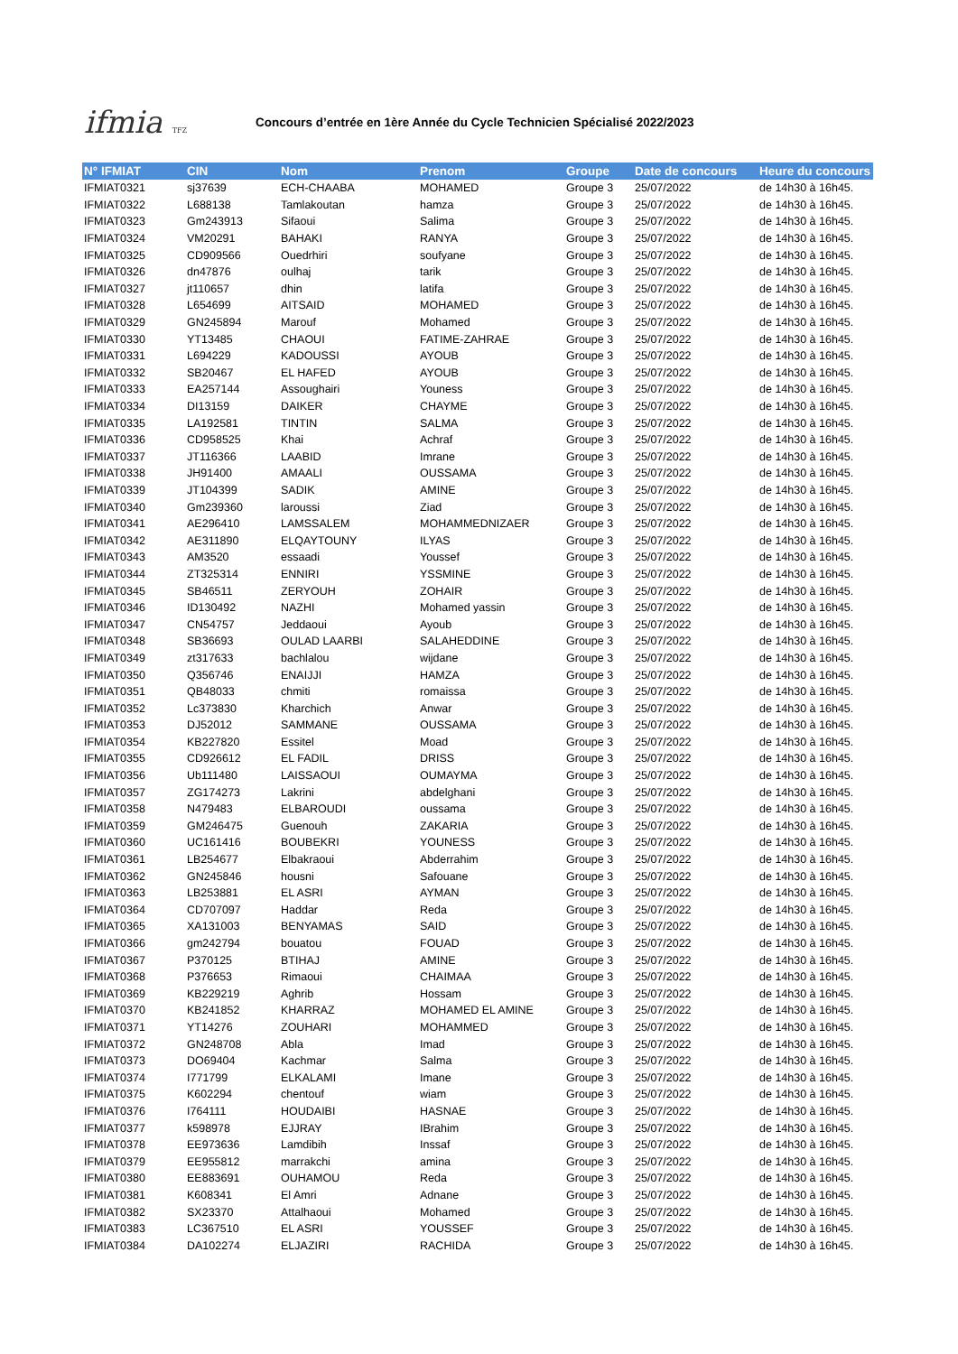ifmia TFZ
Concours d’entrée en 1ère Année du Cycle Technicien Spécialisé 2022/2023
| N° IFMIAT | CIN | Nom | Prenom | Groupe | Date de concours | Heure du concours |
| --- | --- | --- | --- | --- | --- | --- |
| IFMIAT0321 | sj37639 | ECH-CHAABA | MOHAMED | Groupe 3 | 25/07/2022 | de 14h30 à 16h45. |
| IFMIAT0322 | L688138 | Tamlakoutan | hamza | Groupe 3 | 25/07/2022 | de 14h30 à 16h45. |
| IFMIAT0323 | Gm243913 | Sifaoui | Salima | Groupe 3 | 25/07/2022 | de 14h30 à 16h45. |
| IFMIAT0324 | VM20291 | BAHAKI | RANYA | Groupe 3 | 25/07/2022 | de 14h30 à 16h45. |
| IFMIAT0325 | CD909566 | Ouedrhiri | soufyane | Groupe 3 | 25/07/2022 | de 14h30 à 16h45. |
| IFMIAT0326 | dn47876 | oulhaj | tarik | Groupe 3 | 25/07/2022 | de 14h30 à 16h45. |
| IFMIAT0327 | jt110657 | dhin | latifa | Groupe 3 | 25/07/2022 | de 14h30 à 16h45. |
| IFMIAT0328 | L654699 | AITSAID | MOHAMED | Groupe 3 | 25/07/2022 | de 14h30 à 16h45. |
| IFMIAT0329 | GN245894 | Marouf | Mohamed | Groupe 3 | 25/07/2022 | de 14h30 à 16h45. |
| IFMIAT0330 | YT13485 | CHAOUI | FATIME-ZAHRAE | Groupe 3 | 25/07/2022 | de 14h30 à 16h45. |
| IFMIAT0331 | L694229 | KADOUSSI | AYOUB | Groupe 3 | 25/07/2022 | de 14h30 à 16h45. |
| IFMIAT0332 | SB20467 | EL HAFED | AYOUB | Groupe 3 | 25/07/2022 | de 14h30 à 16h45. |
| IFMIAT0333 | EA257144 | Assoughairi | Youness | Groupe 3 | 25/07/2022 | de 14h30 à 16h45. |
| IFMIAT0334 | DI13159 | DAIKER | CHAYME | Groupe 3 | 25/07/2022 | de 14h30 à 16h45. |
| IFMIAT0335 | LA192581 | TINTIN | SALMA | Groupe 3 | 25/07/2022 | de 14h30 à 16h45. |
| IFMIAT0336 | CD958525 | Khai | Achraf | Groupe 3 | 25/07/2022 | de 14h30 à 16h45. |
| IFMIAT0337 | JT116366 | LAABID | Imrane | Groupe 3 | 25/07/2022 | de 14h30 à 16h45. |
| IFMIAT0338 | JH91400 | AMAALI | OUSSAMA | Groupe 3 | 25/07/2022 | de 14h30 à 16h45. |
| IFMIAT0339 | JT104399 | SADIK | AMINE | Groupe 3 | 25/07/2022 | de 14h30 à 16h45. |
| IFMIAT0340 | Gm239360 | laroussi | Ziad | Groupe 3 | 25/07/2022 | de 14h30 à 16h45. |
| IFMIAT0341 | AE296410 | LAMSSALEM | MOHAMMEDNIZAER | Groupe 3 | 25/07/2022 | de 14h30 à 16h45. |
| IFMIAT0342 | AE311890 | ELQAYTOUNY | ILYAS | Groupe 3 | 25/07/2022 | de 14h30 à 16h45. |
| IFMIAT0343 | AM3520 | essaadi | Youssef | Groupe 3 | 25/07/2022 | de 14h30 à 16h45. |
| IFMIAT0344 | ZT325314 | ENNIRI | YSSMINE | Groupe 3 | 25/07/2022 | de 14h30 à 16h45. |
| IFMIAT0345 | SB46511 | ZERYOUH | ZOHAIR | Groupe 3 | 25/07/2022 | de 14h30 à 16h45. |
| IFMIAT0346 | ID130492 | NAZHI | Mohamed yassin | Groupe 3 | 25/07/2022 | de 14h30 à 16h45. |
| IFMIAT0347 | CN54757 | Jeddaoui | Ayoub | Groupe 3 | 25/07/2022 | de 14h30 à 16h45. |
| IFMIAT0348 | SB36693 | OULAD LAARBI | SALAHEDDINE | Groupe 3 | 25/07/2022 | de 14h30 à 16h45. |
| IFMIAT0349 | zt317633 | bachlalou | wijdane | Groupe 3 | 25/07/2022 | de 14h30 à 16h45. |
| IFMIAT0350 | Q356746 | ENAIJJI | HAMZA | Groupe 3 | 25/07/2022 | de 14h30 à 16h45. |
| IFMIAT0351 | QB48033 | chmiti | romaissa | Groupe 3 | 25/07/2022 | de 14h30 à 16h45. |
| IFMIAT0352 | Lc373830 | Kharchich | Anwar | Groupe 3 | 25/07/2022 | de 14h30 à 16h45. |
| IFMIAT0353 | DJ52012 | SAMMANE | OUSSAMA | Groupe 3 | 25/07/2022 | de 14h30 à 16h45. |
| IFMIAT0354 | KB227820 | Essitel | Moad | Groupe 3 | 25/07/2022 | de 14h30 à 16h45. |
| IFMIAT0355 | CD926612 | EL FADIL | DRISS | Groupe 3 | 25/07/2022 | de 14h30 à 16h45. |
| IFMIAT0356 | Ub111480 | LAISSAOUI | OUMAYMA | Groupe 3 | 25/07/2022 | de 14h30 à 16h45. |
| IFMIAT0357 | ZG174273 | Lakrini | abdelghani | Groupe 3 | 25/07/2022 | de 14h30 à 16h45. |
| IFMIAT0358 | N479483 | ELBAROUDI | oussama | Groupe 3 | 25/07/2022 | de 14h30 à 16h45. |
| IFMIAT0359 | GM246475 | Guenouh | ZAKARIA | Groupe 3 | 25/07/2022 | de 14h30 à 16h45. |
| IFMIAT0360 | UC161416 | BOUBEKRI | YOUNESS | Groupe 3 | 25/07/2022 | de 14h30 à 16h45. |
| IFMIAT0361 | LB254677 | Elbakraoui | Abderrahim | Groupe 3 | 25/07/2022 | de 14h30 à 16h45. |
| IFMIAT0362 | GN245846 | housni | Safouane | Groupe 3 | 25/07/2022 | de 14h30 à 16h45. |
| IFMIAT0363 | LB253881 | EL ASRI | AYMAN | Groupe 3 | 25/07/2022 | de 14h30 à 16h45. |
| IFMIAT0364 | CD707097 | Haddar | Reda | Groupe 3 | 25/07/2022 | de 14h30 à 16h45. |
| IFMIAT0365 | XA131003 | BENYAMAS | SAID | Groupe 3 | 25/07/2022 | de 14h30 à 16h45. |
| IFMIAT0366 | gm242794 | bouatou | FOUAD | Groupe 3 | 25/07/2022 | de 14h30 à 16h45. |
| IFMIAT0367 | P370125 | BTIHAJ | AMINE | Groupe 3 | 25/07/2022 | de 14h30 à 16h45. |
| IFMIAT0368 | P376653 | Rimaoui | CHAIMAA | Groupe 3 | 25/07/2022 | de 14h30 à 16h45. |
| IFMIAT0369 | KB229219 | Aghrib | Hossam | Groupe 3 | 25/07/2022 | de 14h30 à 16h45. |
| IFMIAT0370 | KB241852 | KHARRAZ | MOHAMED EL AMINE | Groupe 3 | 25/07/2022 | de 14h30 à 16h45. |
| IFMIAT0371 | YT14276 | ZOUHARI | MOHAMMED | Groupe 3 | 25/07/2022 | de 14h30 à 16h45. |
| IFMIAT0372 | GN248708 | Abla | Imad | Groupe 3 | 25/07/2022 | de 14h30 à 16h45. |
| IFMIAT0373 | DO69404 | Kachmar | Salma | Groupe 3 | 25/07/2022 | de 14h30 à 16h45. |
| IFMIAT0374 | I771799 | ELKALAMI | Imane | Groupe 3 | 25/07/2022 | de 14h30 à 16h45. |
| IFMIAT0375 | K602294 | chentouf | wiam | Groupe 3 | 25/07/2022 | de 14h30 à 16h45. |
| IFMIAT0376 | I764111 | HOUDAIBI | HASNAE | Groupe 3 | 25/07/2022 | de 14h30 à 16h45. |
| IFMIAT0377 | k598978 | EJJRAY | IBrahim | Groupe 3 | 25/07/2022 | de 14h30 à 16h45. |
| IFMIAT0378 | EE973636 | Lamdibih | Inssaf | Groupe 3 | 25/07/2022 | de 14h30 à 16h45. |
| IFMIAT0379 | EE955812 | marrakchi | amina | Groupe 3 | 25/07/2022 | de 14h30 à 16h45. |
| IFMIAT0380 | EE883691 | OUHAMOU | Reda | Groupe 3 | 25/07/2022 | de 14h30 à 16h45. |
| IFMIAT0381 | K608341 | El Amri | Adnane | Groupe 3 | 25/07/2022 | de 14h30 à 16h45. |
| IFMIAT0382 | SX23370 | Attalhaoui | Mohamed | Groupe 3 | 25/07/2022 | de 14h30 à 16h45. |
| IFMIAT0383 | LC367510 | EL ASRI | YOUSSEF | Groupe 3 | 25/07/2022 | de 14h30 à 16h45. |
| IFMIAT0384 | DA102274 | ELJAZIRI | RACHIDA | Groupe 3 | 25/07/2022 | de 14h30 à 16h45. |